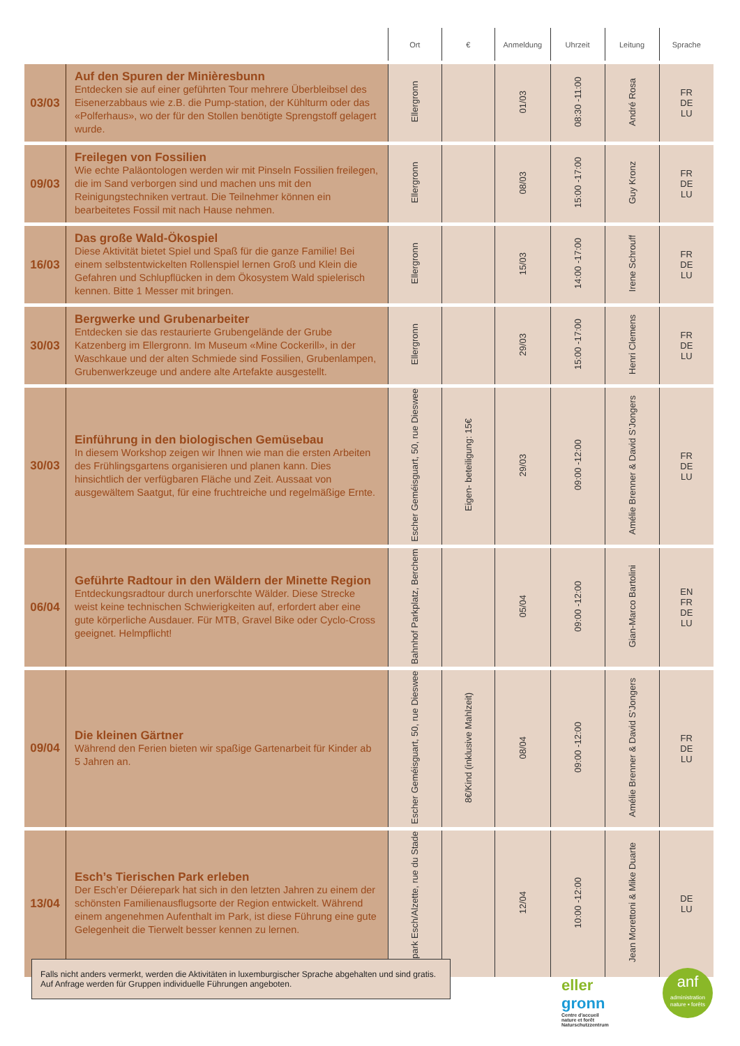| | | Ort | € | Anmeldung | Uhrzeit | Leitung | Sprache |
| --- | --- | --- | --- | --- | --- | --- | --- |
| 03/03 | Auf den Spuren der Minièresbunn Entdecken sie auf einer geführten Tour mehrere Überbleibsel des Eisenerzabbaus wie z.B. die Pump-station, der Kühlturm oder das «Polferhaus», wo der für den Stollen benötigte Sprengstoff gelagert wurde. | Ellergronn | | 01/03 | 08:30 -11:00 | André Rosa | FR DE LU |
| 09/03 | Freilegen von Fossilien Wie echte Paläontologen werden wir mit Pinseln Fossilien freilegen, die im Sand verborgen sind und machen uns mit den Reinigungstechniken vertraut. Die Teilnehmer können ein bearbeitetes Fossil mit nach Hause nehmen. | Ellergronn | | 08/03 | 15:00 -17:00 | Guy Kronz | FR DE LU |
| 16/03 | Das große Wald-Ökospiel Diese Aktivität bietet Spiel und Spaß für die ganze Familie! Bei einem selbstentwickelten Rollenspiel lernen Groß und Klein die Gefahren und Schlupflücken in dem Ökosystem Wald spielerisch kennen. Bitte 1 Messer mit bringen. | Ellergronn | | 15/03 | 14:00 -17:00 | Irene Schrouff | FR DE LU |
| 30/03 | Bergwerke und Grubenarbeiter Entdecken sie das restaurierte Grubengelände der Grube Katzenberg im Ellergronn. Im Museum «Mine Cockerill», in der Waschkaue und der alten Schmiede sind Fossilien, Grubenlampen, Grubenwerkzeuge und andere alte Artefakte ausgestellt. | Ellergronn | | 29/03 | 15:00 -17:00 | Henri Clemens | FR DE LU |
| 30/03 | Einführung in den biologischen Gemüsebau In diesem Workshop zeigen wir Ihnen wie man die ersten Arbeiten des Frühlingsgartens organisieren und planen kann. Dies hinsichtlich der verfügbaren Fläche und Zeit. Aussaat von ausgewältem Saatgut, für eine fruchtreiche und regelmäßige Ernte. | Escher Geméisguart, 50, rue Dieswee | Eigen- beteiligung: 15€ | 29/03 | 09:00 -12:00 | Amélie Brenner & David S'Jongers | FR DE LU |
| 06/04 | Geführte Radtour in den Wäldern der Minette Region Entdeckungsradtour durch unerforschte Wälder. Diese Strecke weist keine technischen Schwierigkeiten auf, erfordert aber eine gute körperliche Ausdauer. Für MTB, Gravel Bike oder Cyclo-Cross geeignet. Helmpflicht! | Bahnhof Parkplatz, Berchem | | 05/04 | 09:00 -12:00 | Gian-Marco Bartolini | EN FR DE LU |
| 09/04 | Die kleinen Gärtner Während den Ferien bieten wir spaßige Gartenarbeit für Kinder ab 5 Jahren an. | Escher Geméisguart, 50, rue Dieswee | 8€/Kind (inklusive Mahlzeit) | 08/04 | 09:00 -12:00 | Amélie Brenner & David S'Jongers | FR DE LU |
| 13/04 | Esch’s Tierischen Park erleben Der Esch’er Déierepark hat sich in den letzten Jahren zu einem der schönsten Familienausflugsorte der Region entwickelt. Während einem angenehmen Aufenthalt im Park, ist diese Führung eine gute Gelegenheit die Tierwelt besser kennen zu lernen. | Tierpark Esch/Alzette, rue du Stade | | 12/04 | 10:00 -12:00 | Jean Morettoni & Mike Duarte | DE LU |
Falls nicht anders vermerkt, werden die Aktivitäten in luxemburgischer Sprache abgehalten und sind gratis. Auf Anfrage werden für Gruppen individuelle Führungen angeboten.
eller
gronn
Centre d'accueil
nature et forêt
Naturschutzzentrum
anf
administration
nature ▪ forêts